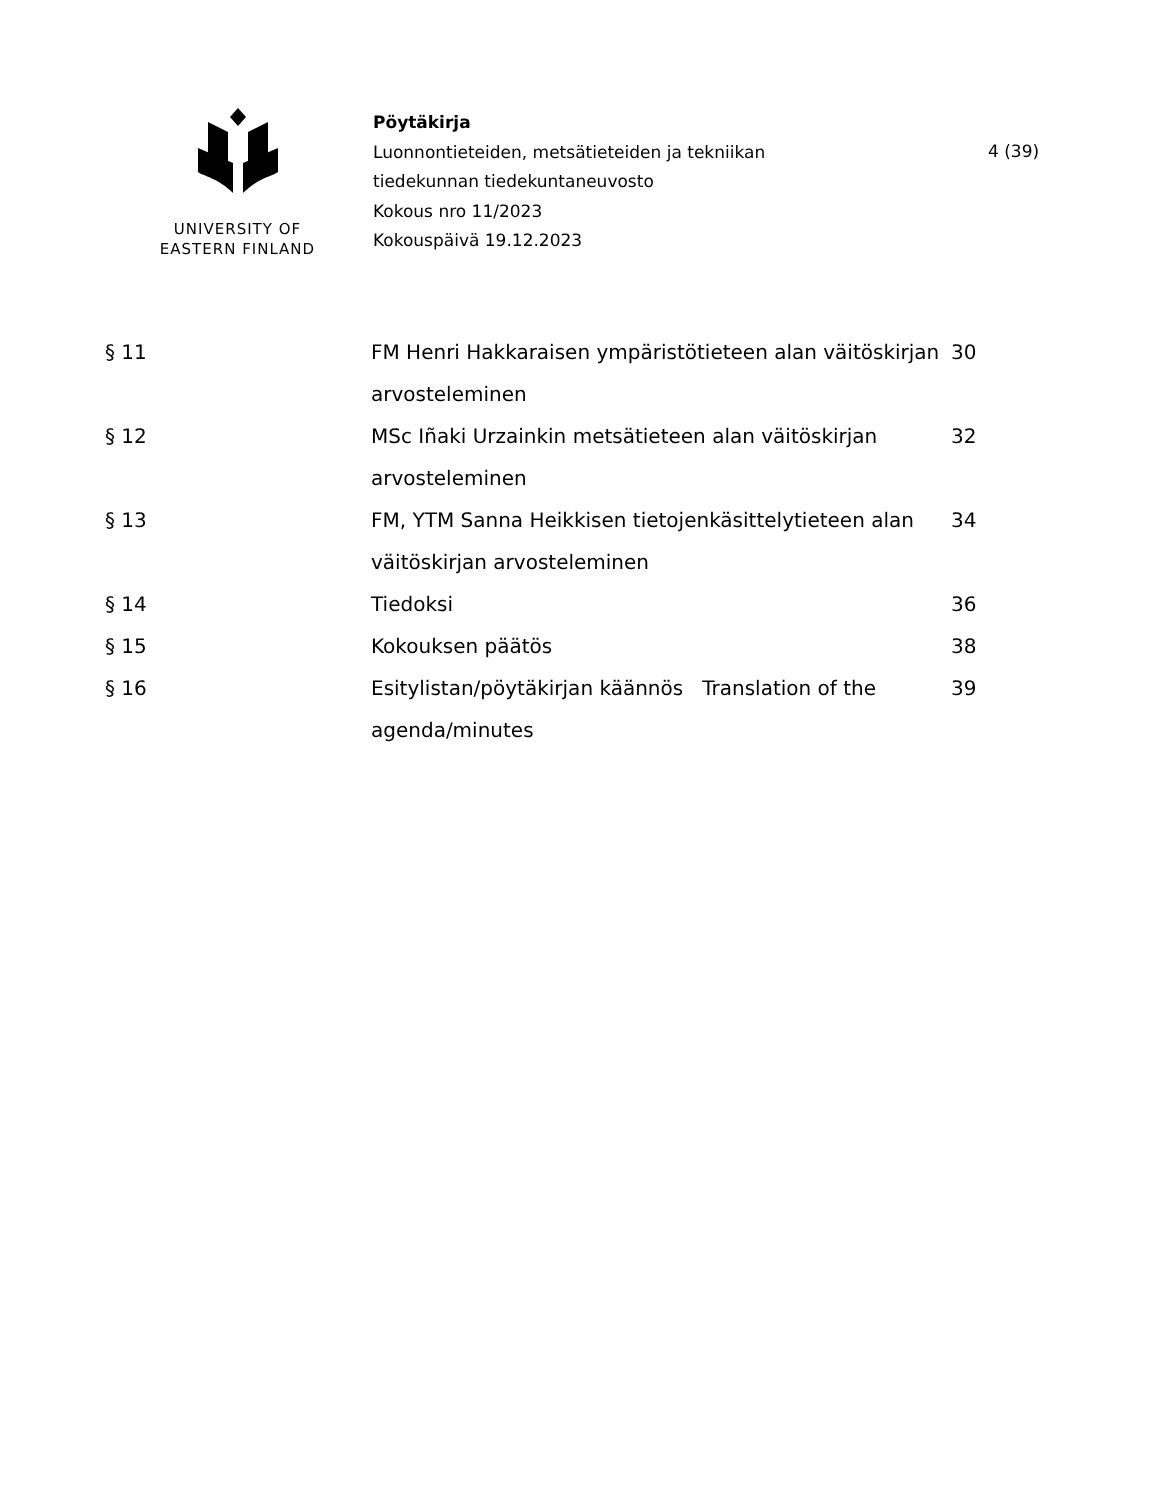UNIVERSITY OF
EASTERN FINLAND
Pöytäkirja
Luonnontieteiden, metsätieteiden ja tekniikan
tiedekunnan tiedekuntaneuvosto
Kokous nro 11/2023
Kokouspäivä 19.12.2023
4 (39)
| § 11 | FM Henri Hakkaraisen ympäristötieteen alan väitöskirjan arvosteleminen | 30 |
| § 12 | MSc Iñaki Urzainkin metsätieteen alan väitöskirjan arvosteleminen | 32 |
| § 13 | FM, YTM Sanna Heikkisen tietojenkäsittelytieteen alan väitöskirjan arvosteleminen | 34 |
| § 14 | Tiedoksi | 36 |
| § 15 | Kokouksen päätös | 38 |
| § 16 | Esitylistan/pöytäkirjan käännös Translation of the agenda/minutes | 39 |